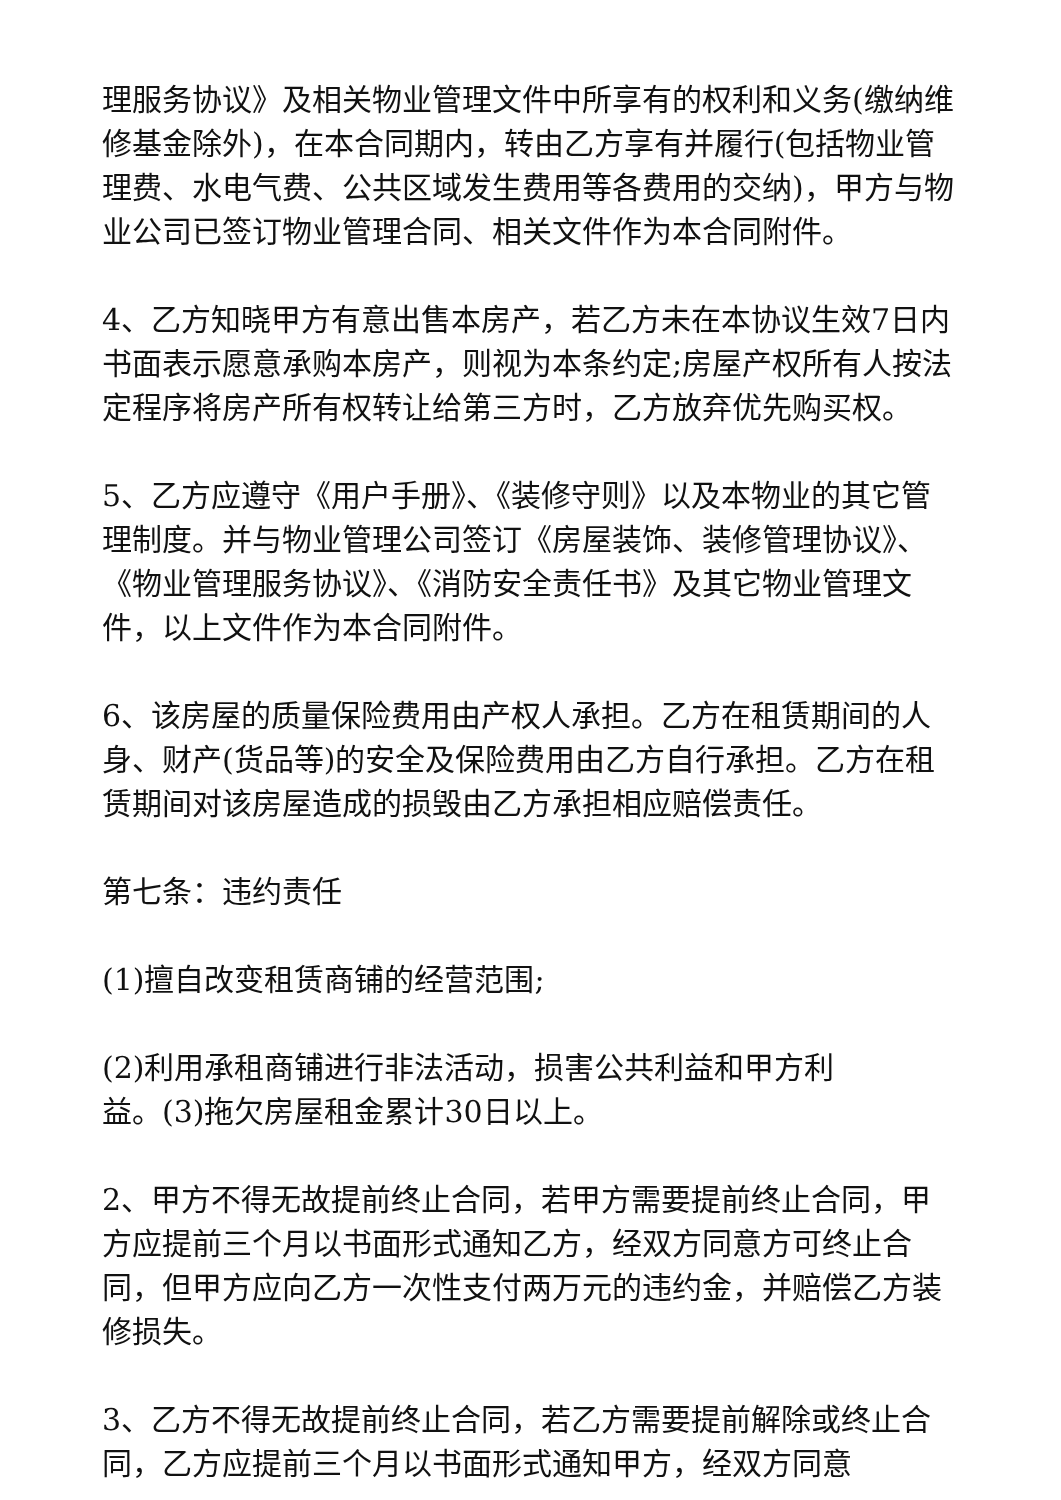理服务协议》及相关物业管理文件中所享有的权利和义务(缴纳维修基金除外)，在本合同期内，转由乙方享有并履行(包括物业管理费、水电气费、公共区域发生费用等各费用的交纳)，甲方与物业公司已签订物业管理合同、相关文件作为本合同附件。
4、乙方知晓甲方有意出售本房产，若乙方未在本协议生效7日内书面表示愿意承购本房产，则视为本条约定;房屋产权所有人按法定程序将房产所有权转让给第三方时，乙方放弃优先购买权。
5、乙方应遵守《用户手册》、《装修守则》以及本物业的其它管理制度。并与物业管理公司签订《房屋装饰、装修管理协议》、《物业管理服务协议》、《消防安全责任书》及其它物业管理文件，以上文件作为本合同附件。
6、该房屋的质量保险费用由产权人承担。乙方在租赁期间的人身、财产(货品等)的安全及保险费用由乙方自行承担。乙方在租赁期间对该房屋造成的损毁由乙方承担相应赔偿责任。
第七条：违约责任
(1)擅自改变租赁商铺的经营范围;
(2)利用承租商铺进行非法活动，损害公共利益和甲方利
益。(3)拖欠房屋租金累计30日以上。
2、甲方不得无故提前终止合同，若甲方需要提前终止合同，甲方应提前三个月以书面形式通知乙方，经双方同意方可终止合同，但甲方应向乙方一次性支付两万元的违约金，并赔偿乙方装修损失。
3、乙方不得无故提前终止合同，若乙方需要提前解除或终止合同，乙方应提前三个月以书面形式通知甲方，经双方同意